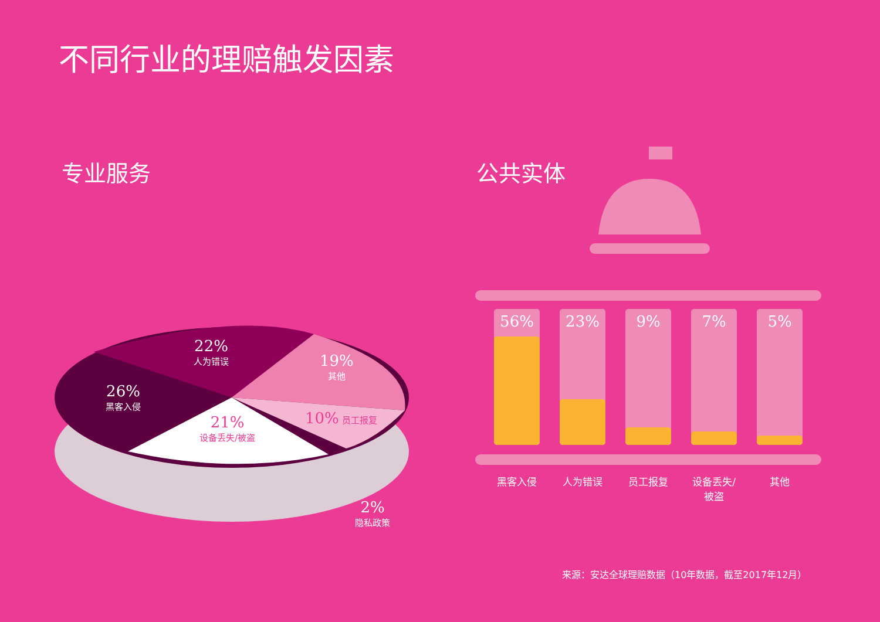不同行业的理赔触发因素
专业服务 公共实体
22%
人为错误
19%
其他
26%
黑客入侵
21%
设备丢失/被盗
10% 员工报复
2%
隐私政策
56% 23% 9% 7% 5%
黑客入侵 人为错误 员工报复 设备丢失/被盗
其他
来源：安达全球理赔数据（10年数据，截至2017年12月）